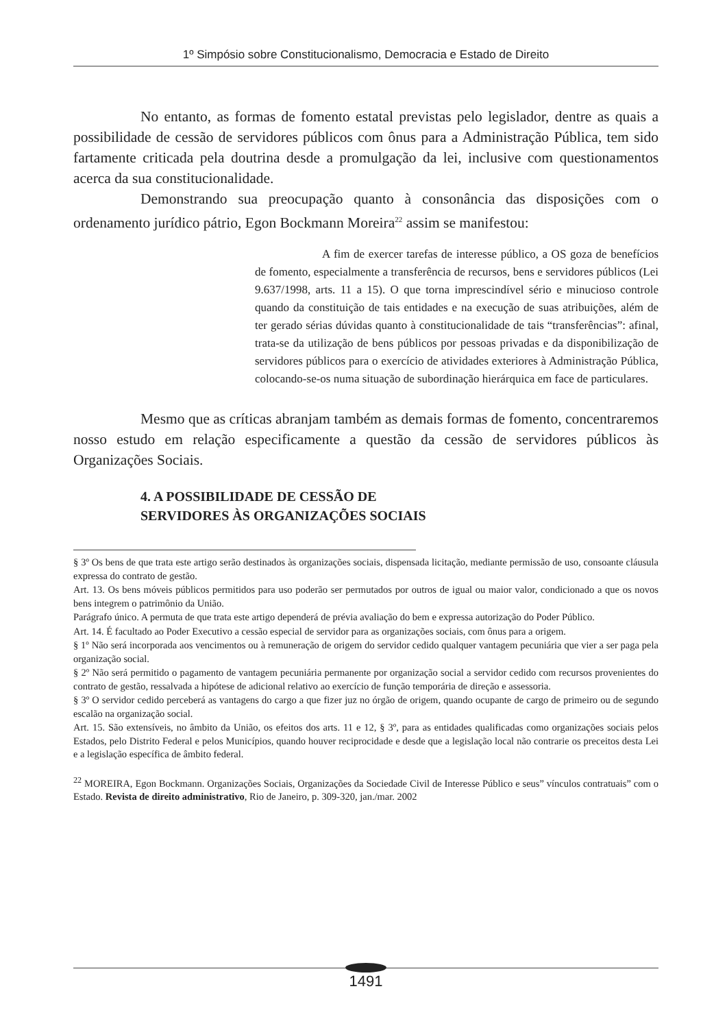1º Simpósio sobre Constitucionalismo, Democracia e Estado de Direito
No entanto, as formas de fomento estatal previstas pelo legislador, dentre as quais a possibilidade de cessão de servidores públicos com ônus para a Administração Pública, tem sido fartamente criticada pela doutrina desde a promulgação da lei, inclusive com questionamentos acerca da sua constitucionalidade.
Demonstrando sua preocupação quanto à consonância das disposições com o ordenamento jurídico pátrio, Egon Bockmann Moreira<sup>22</sup> assim se manifestou:
A fim de exercer tarefas de interesse público, a OS goza de benefícios de fomento, especialmente a transferência de recursos, bens e servidores públicos (Lei 9.637/1998, arts. 11 a 15). O que torna imprescindível sério e minucioso controle quando da constituição de tais entidades e na execução de suas atribuições, além de ter gerado sérias dúvidas quanto à constitucionalidade de tais “transferências”: afinal, trata-se da utilização de bens públicos por pessoas privadas e da disponibilização de servidores públicos para o exercício de atividades exteriores à Administração Pública, colocando-se-os numa situação de subordinação hierárquica em face de particulares.
Mesmo que as críticas abranjam também as demais formas de fomento, concentraremos nosso estudo em relação especificamente a questão da cessão de servidores públicos às Organizações Sociais.
4. A POSSIBILIDADE DE CESSÃO DE
SERVIDORES ÀS ORGANIZAÇÕES SOCIAIS
§ 3º Os bens de que trata este artigo serão destinados às organizações sociais, dispensada licitação, mediante permissão de uso, consoante cláusula expressa do contrato de gestão.
Art. 13. Os bens móveis públicos permitidos para uso poderão ser permutados por outros de igual ou maior valor, condicionado a que os novos bens integrem o patrimônio da União.
Parágrafo único. A permuta de que trata este artigo dependerá de prévia avaliação do bem e expressa autorização do Poder Público.
Art. 14. É facultado ao Poder Executivo a cessão especial de servidor para as organizações sociais, com ônus para a origem.
§ 1º Não será incorporada aos vencimentos ou à remuneração de origem do servidor cedido qualquer vantagem pecuniária que vier a ser paga pela organização social.
§ 2º Não será permitido o pagamento de vantagem pecuniária permanente por organização social a servidor cedido com recursos provenientes do contrato de gestão, ressalvada a hipótese de adicional relativo ao exercício de função temporária de direção e assessoria.
§ 3º O servidor cedido perceberá as vantagens do cargo a que fizer juz no órgão de origem, quando ocupante de cargo de primeiro ou de segundo escalão na organização social.
Art. 15. São extensíveis, no âmbito da União, os efeitos dos arts. 11 e 12, § 3º, para as entidades qualificadas como organizações sociais pelos Estados, pelo Distrito Federal e pelos Municípios, quando houver reciprocidade e desde que a legislação local não contrarie os preceitos desta Lei e a legislação específica de âmbito federal.
<sup>22</sup> MOREIRA, Egon Bockmann. Organizações Sociais, Organizações da Sociedade Civil de Interesse Público e seus” vínculos contratuais” com o Estado. Revista de direito administrativo, Rio de Janeiro, p. 309-320, jan./mar. 2002
1491